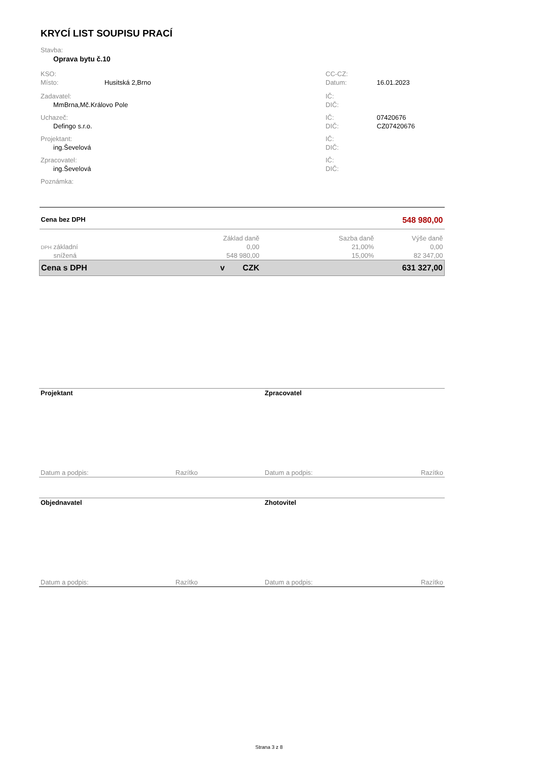KRYCÍ LIST SOUPISU PRACÍ
| Stavba: | | | |
| Oprava bytu č.10 | | | |
| KSO: | | CC-CZ: | |
| Místo: | Husitská 2,Brno | Datum: | 16.01.2023 |
| Zadavatel: | | IČ: | |
| MmBrna,Mč.Královo Pole | | DIČ: | |
| Uchazeč: | | IČ: | 07420676 |
| Defingo s.r.o. | | DIČ: | CZ07420676 |
| Projektant: | | IČ: | |
| ing.Ševelová | | DIČ: | |
| Zpracovatel: | | IČ: | |
| ing.Ševelová | | DIČ: | |
| Poznámka: | | | |
| Cena bez DPH | 548 980,00 | | |
| | Základ daně | Sazba daně | Výše daně |
| DPH základní | 0,00 | 21,00% | 0,00 |
| snížená | 548 980,00 | 15,00% | 82 347,00 |
| Cena s DPH | v CZK | | 631 327,00 |
| Projektant | | Zpracovatel | |
| Datum a podpis: | Razítko | Datum a podpis: | Razítko |
| Objednavatel | | Zhotovitel | |
| Datum a podpis: | Razítko | Datum a podpis: | Razítko |
Strana 3 z 8